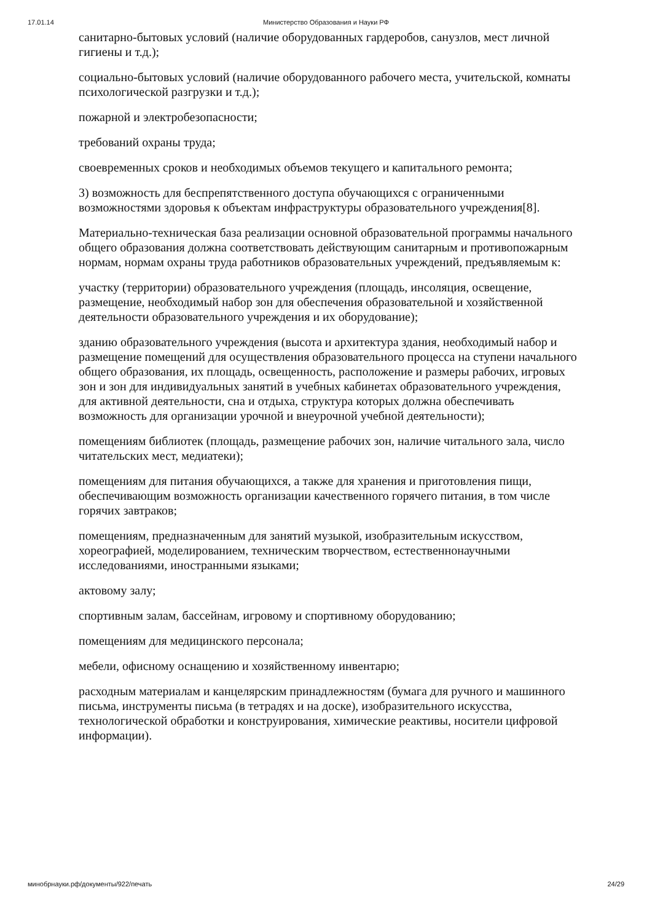17.01.14 Министерство Образования и Науки РФ
санитарно-бытовых условий (наличие оборудованных гардеробов, санузлов, мест личной гигиены и т.д.);
социально-бытовых условий (наличие оборудованного рабочего места, учительской, комнаты психологической разгрузки и т.д.);
пожарной и электробезопасности;
требований охраны труда;
своевременных сроков и необходимых объемов текущего и капитального ремонта;
3) возможность для беспрепятственного доступа обучающихся с ограниченными возможностями здоровья к объектам инфраструктуры образовательного учреждения[8].
Материально-техническая база реализации основной образовательной программы начального общего образования должна соответствовать действующим санитарным и противопожарным нормам, нормам охраны труда работников образовательных учреждений, предъявляемым к:
участку (территории) образовательного учреждения (площадь, инсоляция, освещение, размещение, необходимый набор зон для обеспечения образовательной и хозяйственной деятельности образовательного учреждения и их оборудование);
зданию образовательного учреждения (высота и архитектура здания, необходимый набор и размещение помещений для осуществления образовательного процесса на ступени начального общего образования, их площадь, освещенность, расположение и размеры рабочих, игровых зон и зон для индивидуальных занятий в учебных кабинетах образовательного учреждения, для активной деятельности, сна и отдыха, структура которых должна обеспечивать возможность для организации урочной и внеурочной учебной деятельности);
помещениям библиотек (площадь, размещение рабочих зон, наличие читального зала, число читательских мест, медиатеки);
помещениям для питания обучающихся, а также для хранения и приготовления пищи, обеспечивающим возможность организации качественного горячего питания, в том числе горячих завтраков;
помещениям, предназначенным для занятий музыкой, изобразительным искусством, хореографией, моделированием, техническим творчеством, естественнонаучными исследованиями, иностранными языками;
актовому залу;
спортивным залам, бассейнам, игровому и спортивному оборудованию;
помещениям для медицинского персонала;
мебели, офисному оснащению и хозяйственному инвентарю;
расходным материалам и канцелярским принадлежностям (бумага для ручного и машинного письма, инструменты письма (в тетрадях и на доске), изобразительного искусства, технологической обработки и конструирования, химические реактивы, носители цифровой информации).
минобрнауки.рф/документы/922/печать 24/29